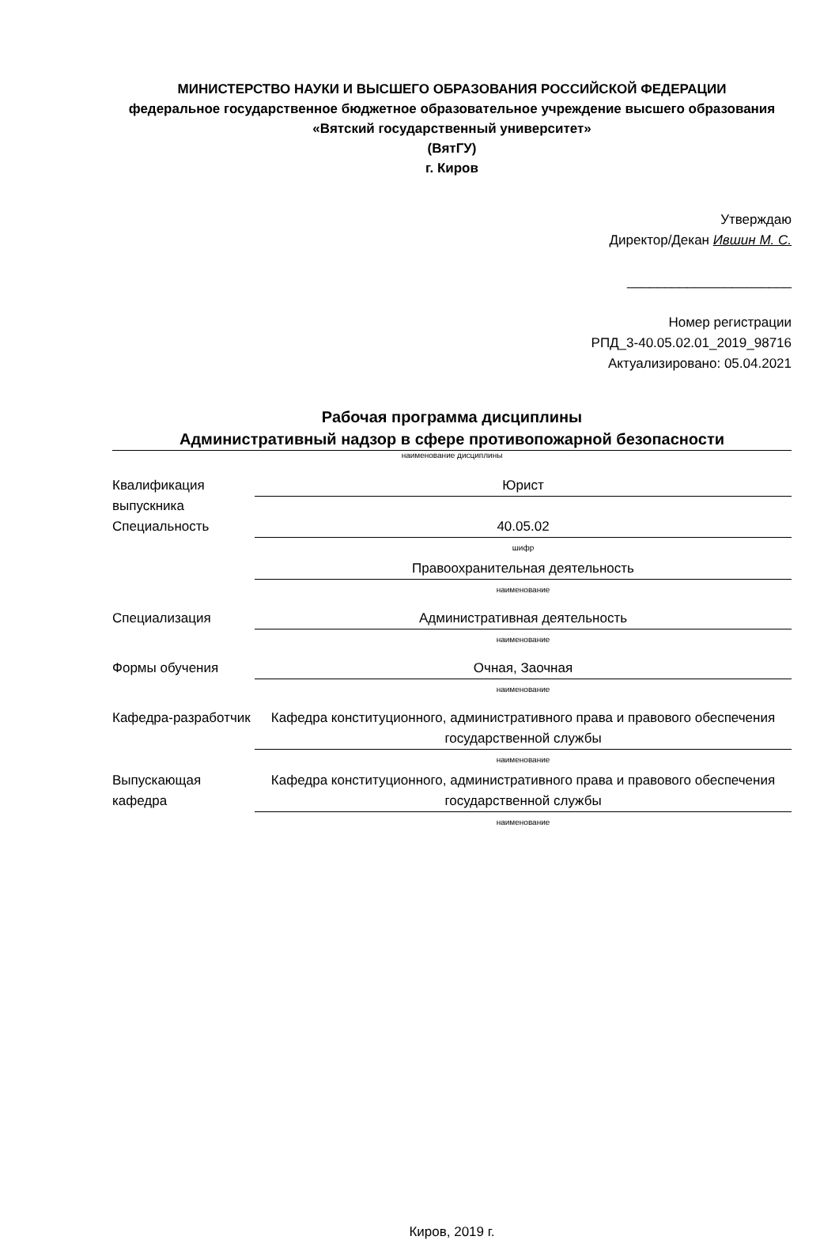МИНИСТЕРСТВО НАУКИ И ВЫСШЕГО ОБРАЗОВАНИЯ РОССИЙСКОЙ ФЕДЕРАЦИИ
федеральное государственное бюджетное образовательное учреждение высшего образования «Вятский государственный университет»
(ВятГУ)
г. Киров
Утверждаю
Директор/Декан Ившин М. С.
______________________
Номер регистрации
РПД_3-40.05.02.01_2019_98716
Актуализировано: 05.04.2021
Рабочая программа дисциплины
Административный надзор в сфере противопожарной безопасности
наименование дисциплины
Квалификация выпускника
Юрист
Специальность 40.05.02
шифр
Правоохранительная деятельность
наименование
Специализация Административная деятельность
наименование
Формы обучения Очная, Заочная
наименование
Кафедра-разработчик
Кафедра конституционного, административного права и правового обеспечения государственной службы
наименование
Выпускающая кафедра
Кафедра конституционного, административного права и правового обеспечения государственной службы
наименование
Киров, 2019 г.